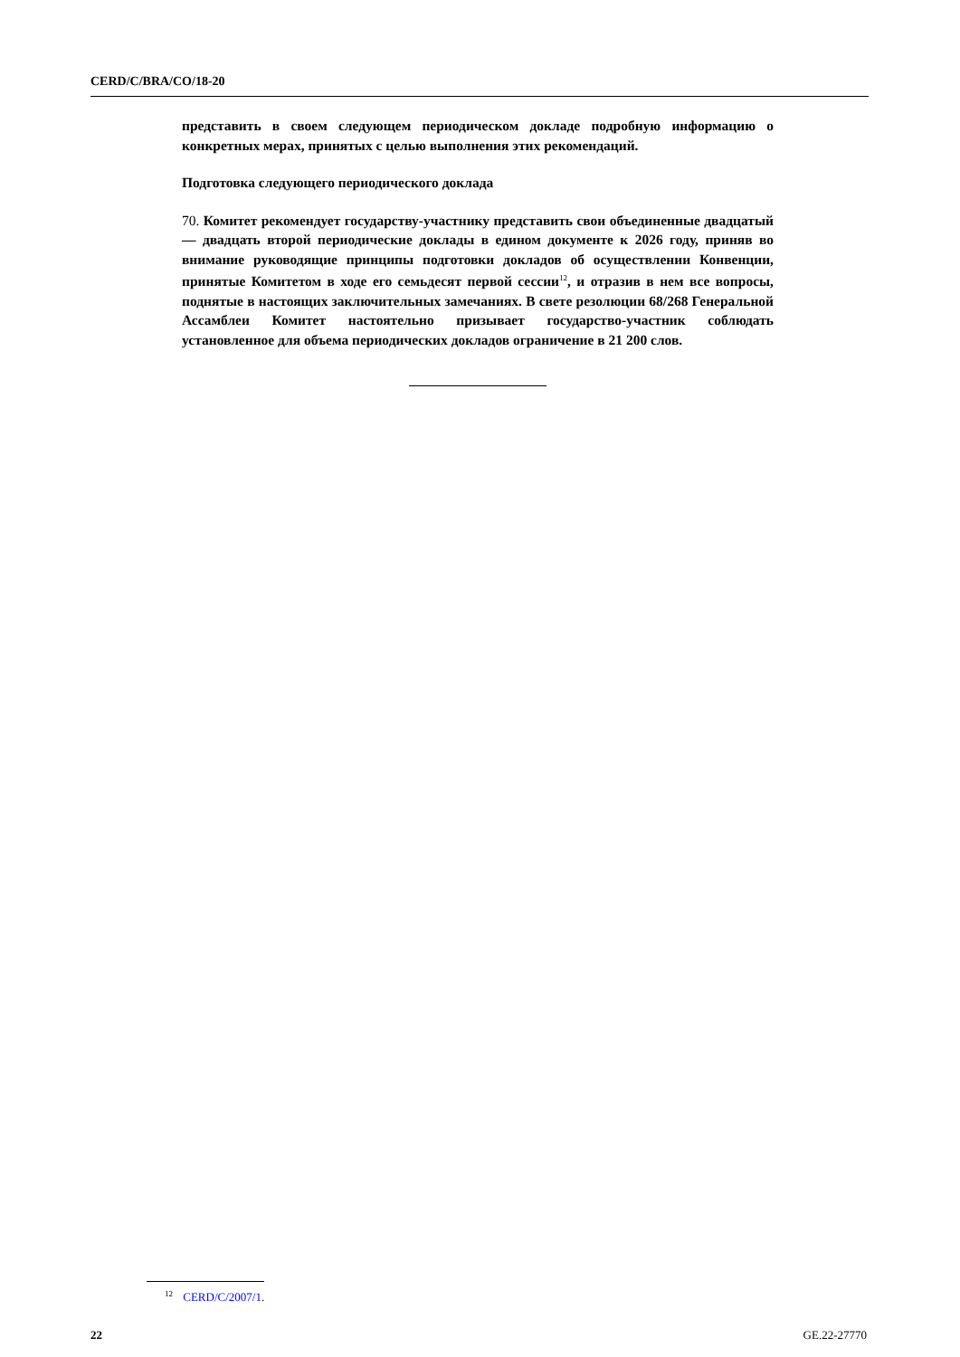CERD/C/BRA/CO/18-20
представить в своем следующем периодическом докладе подробную информацию о конкретных мерах, принятых с целью выполнения этих рекомендаций.
Подготовка следующего периодического доклада
70. Комитет рекомендует государству-участнику представить свои объединенные двадцатый — двадцать второй периодические доклады в едином документе к 2026 году, приняв во внимание руководящие принципы подготовки докладов об осуществлении Конвенции, принятые Комитетом в ходе его семьдесят первой сессии<sup>12</sup>, и отразив в нем все вопросы, поднятые в настоящих заключительных замечаниях. В свете резолюции 68/268 Генеральной Ассамблеи Комитет настоятельно призывает государство-участник соблюдать установленное для объема периодических докладов ограничение в 21 200 слов.
<sup>12</sup> CERD/C/2007/1.
22 GE.22-27770